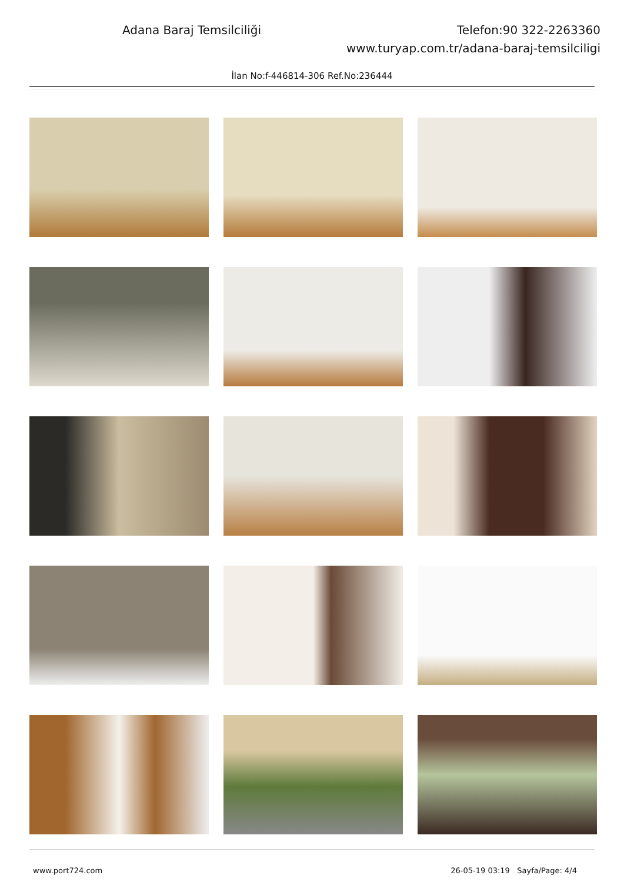Adana Baraj Temsilciliği Telefon:90 322-2263360
www.turyap.com.tr/adana-baraj-temsilciligi
İlan No:f-446814-306 Ref.No:236444
www.port724.com 26-05-19 03:19 Sayfa/Page: 4/4